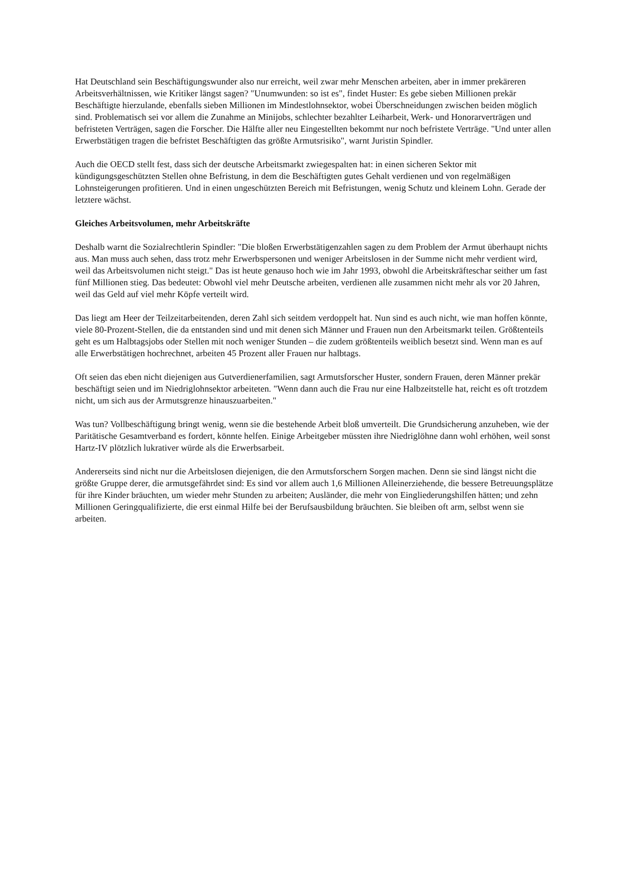Hat Deutschland sein Beschäftigungswunder also nur erreicht, weil zwar mehr Menschen arbeiten, aber in immer prekäreren Arbeitsverhältnissen, wie Kritiker längst sagen? "Unumwunden: so ist es", findet Huster: Es gebe sieben Millionen prekär Beschäftigte hierzulande, ebenfalls sieben Millionen im Mindestlohnsektor, wobei Überschneidungen zwischen beiden möglich sind. Problematisch sei vor allem die Zunahme an Minijobs, schlechter bezahlter Leiharbeit, Werk- und Honorarverträgen und befristeten Verträgen, sagen die Forscher. Die Hälfte aller neu Eingestellten bekommt nur noch befristete Verträge. "Und unter allen Erwerbstätigen tragen die befristet Beschäftigten das größte Armutsrisiko", warnt Juristin Spindler.
Auch die OECD stellt fest, dass sich der deutsche Arbeitsmarkt zwiegespalten hat: in einen sicheren Sektor mit kündigungsgeschützten Stellen ohne Befristung, in dem die Beschäftigten gutes Gehalt verdienen und von regelmäßigen Lohnsteigerungen profitieren. Und in einen ungeschützten Bereich mit Befristungen, wenig Schutz und kleinem Lohn. Gerade der letztere wächst.
Gleiches Arbeitsvolumen, mehr Arbeitskräfte
Deshalb warnt die Sozialrechtlerin Spindler: "Die bloßen Erwerbstätigenzahlen sagen zu dem Problem der Armut überhaupt nichts aus. Man muss auch sehen, dass trotz mehr Erwerbspersonen und weniger Arbeitslosen in der Summe nicht mehr verdient wird, weil das Arbeitsvolumen nicht steigt." Das ist heute genauso hoch wie im Jahr 1993, obwohl die Arbeitskräfteschar seither um fast fünf Millionen stieg. Das bedeutet: Obwohl viel mehr Deutsche arbeiten, verdienen alle zusammen nicht mehr als vor 20 Jahren, weil das Geld auf viel mehr Köpfe verteilt wird.
Das liegt am Heer der Teilzeitarbeitenden, deren Zahl sich seitdem verdoppelt hat. Nun sind es auch nicht, wie man hoffen könnte, viele 80-Prozent-Stellen, die da entstanden sind und mit denen sich Männer und Frauen nun den Arbeitsmarkt teilen. Größtenteils geht es um Halbtagsjobs oder Stellen mit noch weniger Stunden – die zudem größtenteils weiblich besetzt sind. Wenn man es auf alle Erwerbstätigen hochrechnet, arbeiten 45 Prozent aller Frauen nur halbtags.
Oft seien das eben nicht diejenigen aus Gutverdienerfamilien, sagt Armutsforscher Huster, sondern Frauen, deren Männer prekär beschäftigt seien und im Niedriglohnsektor arbeiteten. "Wenn dann auch die Frau nur eine Halbzeitstelle hat, reicht es oft trotzdem nicht, um sich aus der Armutsgrenze hinauszuarbeiten."
Was tun? Vollbeschäftigung bringt wenig, wenn sie die bestehende Arbeit bloß umverteilt. Die Grundsicherung anzuheben, wie der Paritätische Gesamtverband es fordert, könnte helfen. Einige Arbeitgeber müssten ihre Niedriglöhne dann wohl erhöhen, weil sonst Hartz-IV plötzlich lukrativer würde als die Erwerbsarbeit.
Andererseits sind nicht nur die Arbeitslosen diejenigen, die den Armutsforschern Sorgen machen. Denn sie sind längst nicht die größte Gruppe derer, die armutsgefährdet sind: Es sind vor allem auch 1,6 Millionen Alleinerziehende, die bessere Betreuungsplätze für ihre Kinder bräuchten, um wieder mehr Stunden zu arbeiten; Ausländer, die mehr von Eingliederungshilfen hätten; und zehn Millionen Geringqualifizierte, die erst einmal Hilfe bei der Berufsausbildung bräuchten. Sie bleiben oft arm, selbst wenn sie arbeiten.